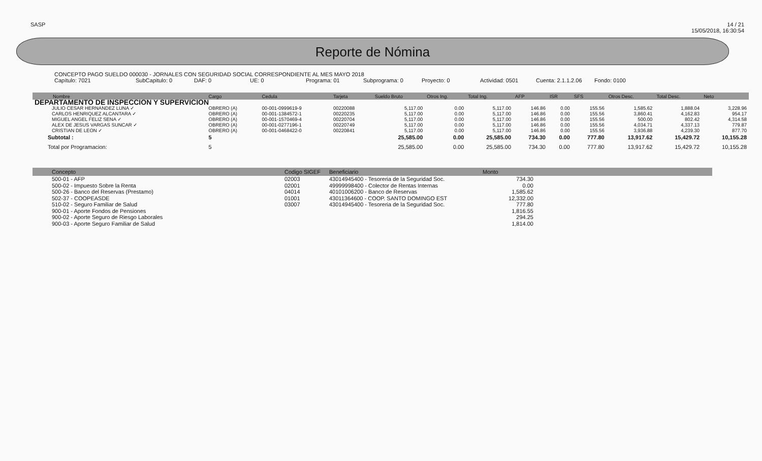SASP 14 / 21
15/05/2018, 16:30:54
Reporte de Nómina
CONCEPTO PAGO SUELDO 000030 - JORNALES CON SEGURIDAD SOCIAL CORRESPONDIENTE AL MES MAYO 2018
Capítulo: 7021 SubCapitulo: 0 DAF: 0 UE: 0 Programa: 01 Subprograma: 0 Proyecto: 0 Actividad: 0501 Cuenta: 2.1.1.2.06 Fondo: 0100
| Nombre | Cargo | Cedula | Tarjeta | Sueldo Bruto | Otros Ing. | Total Ing. | AFP | ISR | SFS | Otros Desc. | Total Desc. | Neto |
| --- | --- | --- | --- | --- | --- | --- | --- | --- | --- | --- | --- | --- |
| DEPARTAMENTO DE INSPECCION Y SUPERVICION | | | | | | | | | | | | |
| JULIO CESAR HERNANDEZ LUNA ✓ | OBRERO (A) | 00-001-0999619-9 | 00220088 | 5,117.00 | 0.00 | 5,117.00 | 146.86 | 0.00 | 155.56 | 1,585.62 | 1,888.04 | 3,228.96 |
| CARLOS HENRIQUEZ ALCANTARA ✓ | OBRERO (A) | 00-001-1384572-1 | 00220235 | 5,117.00 | 0.00 | 5,117.00 | 146.86 | 0.00 | 155.56 | 3,860.41 | 4,162.83 | 954.17 |
| MIGUEL ANGEL FELIZ SENA ✓ | OBRERO (A) | 00-001-1570469-4 | 00220704 | 5,117.00 | 0.00 | 5,117.00 | 146.86 | 0.00 | 155.56 | 500.00 | 802.42 | 4,314.58 |
| ALEX DE JESUS VARGAS SUNCAR ✓ | OBRERO (A) | 00-001-0277196-1 | 00220749 | 5,117.00 | 0.00 | 5,117.00 | 146.86 | 0.00 | 155.56 | 4,034.71 | 4,337.13 | 779.87 |
| CRISTIAN DE LEON ✓ | OBRERO (A) | 00-001-0468422-0 | 00220841 | 5,117.00 | 0.00 | 5,117.00 | 146.86 | 0.00 | 155.56 | 3,936.88 | 4,239.30 | 877.70 |
| Subtotal : | 5 | | | 25,585.00 | 0.00 | 25,585.00 | 734.30 | 0.00 | 777.80 | 13,917.62 | 15,429.72 | 10,155.28 |
| Total por Programacion: | 5 | | | 25,585.00 | 0.00 | 25,585.00 | 734.30 | 0.00 | 777.80 | 13,917.62 | 15,429.72 | 10,155.28 |
| Concepto | Codigo SIGEF | Beneficiario | Monto | |
| --- | --- | --- | --- | --- |
| 500-01 - AFP | 02003 | 43014945400 - Tesoreria de la Seguridad Soc. | 734.30 | |
| 500-02 - Impuesto Sobre la Renta | 02001 | 49999998400 - Colector de Rentas Internas | 0.00 | |
| 500-26 - Banco del Reservas (Prestamo) | 04014 | 40101006200 - Banco de Reservas | 1,585.62 | |
| 502-37 - COOPEASDE | 01001 | 43011364600 - COOP. SANTO DOMINGO EST | 12,332.00 | |
| 510-02 - Seguro Familiar de Salud | 03007 | 43014945400 - Tesoreria de la Seguridad Soc. | 777.80 | |
| 900-01 - Aporte Fondos de Pensiones | | | 1,816.55 | |
| 900-02 - Aporte Seguro de Riesgo Laborales | | | 294.25 | |
| 900-03 - Aporte Seguro Familiar de Salud | | | 1,814.00 | |